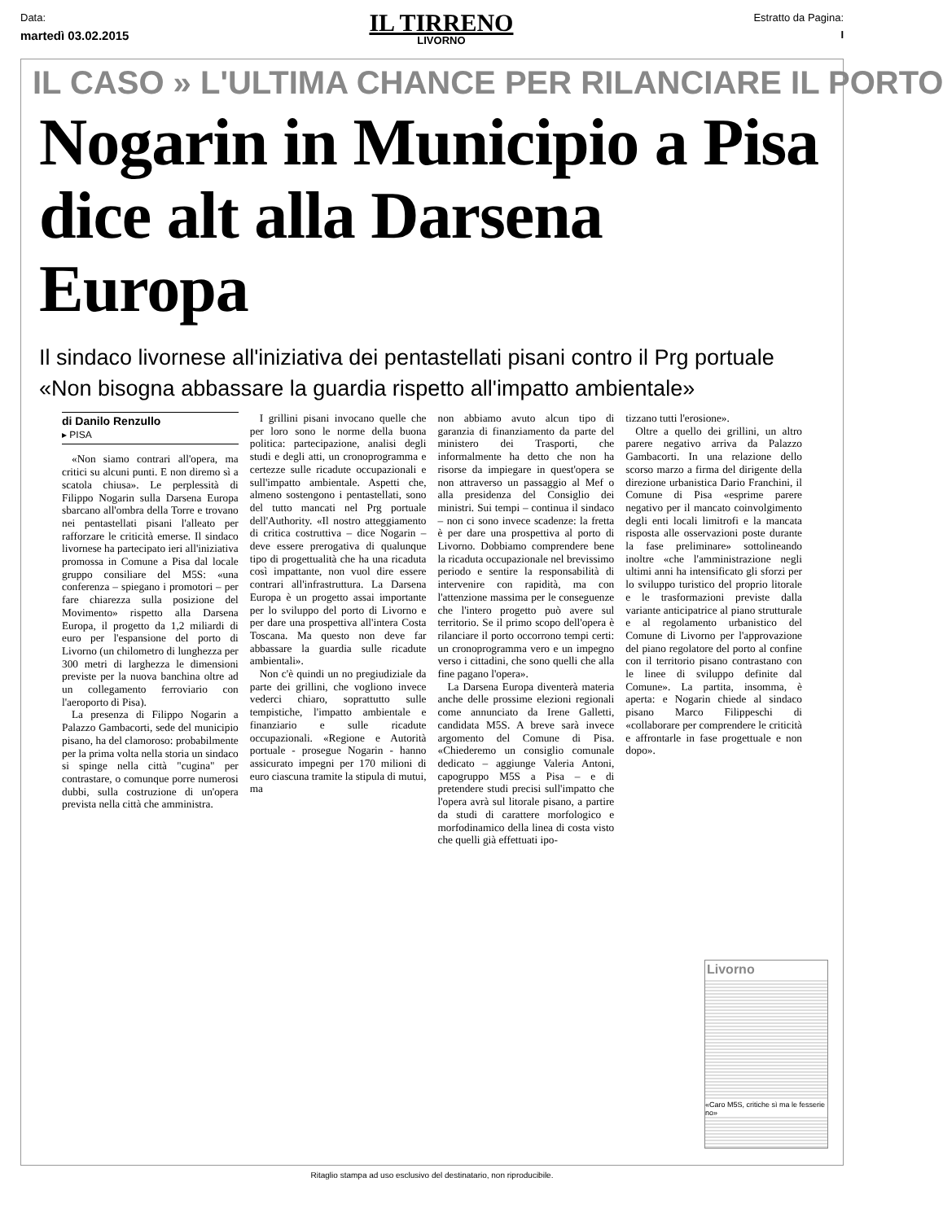Data:
martedì 03.02.2015
IL TIRRENO
LIVORNO
Estratto da Pagina:
I
IL CASO » L'ULTIMA CHANCE PER RILANCIARE IL PORTO
Nogarin in Municipio a Pisa
dice alt alla Darsena Europa
Il sindaco livornese all'iniziativa dei pentastellati pisani contro il Prg portuale
«Non bisogna abbassare la guardia rispetto all'impatto ambientale»
di Danilo Renzullo
▸ PISA
«Non siamo contrari all'opera, ma critici su alcuni punti. E non diremo sì a scatola chiusa». Le perplessità di Filippo Nogarin sulla Darsena Europa sbarcano all'ombra della Torre e trovano nei pentastellati pisani l'alleato per rafforzare le criticità emerse. Il sindaco livornese ha partecipato ieri all'iniziativa promossa in Comune a Pisa dal locale gruppo consiliare del M5S: «una conferenza – spiegano i promotori – per fare chiarezza sulla posizione del Movimento» rispetto alla Darsena Europa, il progetto da 1,2 miliardi di euro per l'espansione del porto di Livorno (un chilometro di lunghezza per 300 metri di larghezza le dimensioni previste per la nuova banchina oltre ad un collegamento ferroviario con l'aeroporto di Pisa).
La presenza di Filippo Nogarin a Palazzo Gambacorti, sede del municipio pisano, ha del clamoroso: probabilmente per la prima volta nella storia un sindaco si spinge nella città "cugina" per contrastare, o comunque porre numerosi dubbi, sulla costruzione di un'opera prevista nella città che amministra.
I grillini pisani invocano quelle che per loro sono le norme della buona politica: partecipazione, analisi degli studi e degli atti, un cronoprogramma e certezze sulle ricadute occupazionali e sull'impatto ambientale. Aspetti che, almeno sostengono i pentastellati, sono del tutto mancati nel Prg portuale dell'Authority. «Il nostro atteggiamento di critica costruttiva – dice Nogarin – deve essere prerogativa di qualunque tipo di progettualità che ha una ricaduta così impattante, non vuol dire essere contrari all'infrastruttura. La Darsena Europa è un progetto assai importante per lo sviluppo del porto di Livorno e per dare una prospettiva all'intera Costa Toscana. Ma questo non deve far abbassare la guardia sulle ricadute ambientali».
Non c'è quindi un no pregiudiziale da parte dei grillini, che vogliono invece vederci chiaro, soprattutto sulle tempistiche, l'impatto ambientale e finanziario e sulle ricadute occupazionali. «Regione e Autorità portuale - prosegue Nogarin - hanno assicurato impegni per 170 milioni di euro ciascuna tramite la stipula di mutui, ma
non abbiamo avuto alcun tipo di garanzia di finanziamento da parte del ministero dei Trasporti, che informalmente ha detto che non ha risorse da impiegare in quest'opera se non attraverso un passaggio al Mef o alla presidenza del Consiglio dei ministri. Sui tempi – continua il sindaco – non ci sono invece scadenze: la fretta è per dare una prospettiva al porto di Livorno. Dobbiamo comprendere bene la ricaduta occupazionale nel brevissimo periodo e sentire la responsabilità di intervenire con rapidità, ma con l'attenzione massima per le conseguenze che l'intero progetto può avere sul territorio. Se il primo scopo dell'opera è rilanciare il porto occorrono tempi certi: un cronoprogramma vero e un impegno verso i cittadini, che sono quelli che alla fine pagano l'opera».
La Darsena Europa diventerà materia anche delle prossime elezioni regionali come annunciato da Irene Galletti, candidata M5S. A breve sarà invece argomento del Comune di Pisa. «Chiederemo un consiglio comunale dedicato – aggiunge Valeria Antoni, capogruppo M5S a Pisa – e di pretendere studi precisi sull'impatto che l'opera avrà sul litorale pisano, a partire da studi di carattere morfologico e morfodinamico della linea di costa visto che quelli già effettuati ipo-
tizzano tutti l'erosione».
Oltre a quello dei grillini, un altro parere negativo arriva da Palazzo Gambacorti. In una relazione dello scorso marzo a firma del dirigente della direzione urbanistica Dario Franchini, il Comune di Pisa «esprime parere negativo per il mancato coinvolgimento degli enti locali limitrofi e la mancata risposta alle osservazioni poste durante la fase preliminare» sottolineando inoltre «che l'amministrazione negli ultimi anni ha intensificato gli sforzi per lo sviluppo turistico del proprio litorale e le trasformazioni previste dalla variante anticipatrice al piano strutturale e al regolamento urbanistico del Comune di Livorno per l'approvazione del piano regolatore del porto al confine con il territorio pisano contrastano con le linee di sviluppo definite dal Comune». La partita, insomma, è aperta: e Nogarin chiede al sindaco pisano Marco Filippeschi di «collaborare per comprendere le criticità e affrontarle in fase progettuale e non dopo».
Livorno
«Caro M5S, critiche sì ma le fesserie no»
Ritaglio stampa ad uso esclusivo del destinatario, non riproducibile.